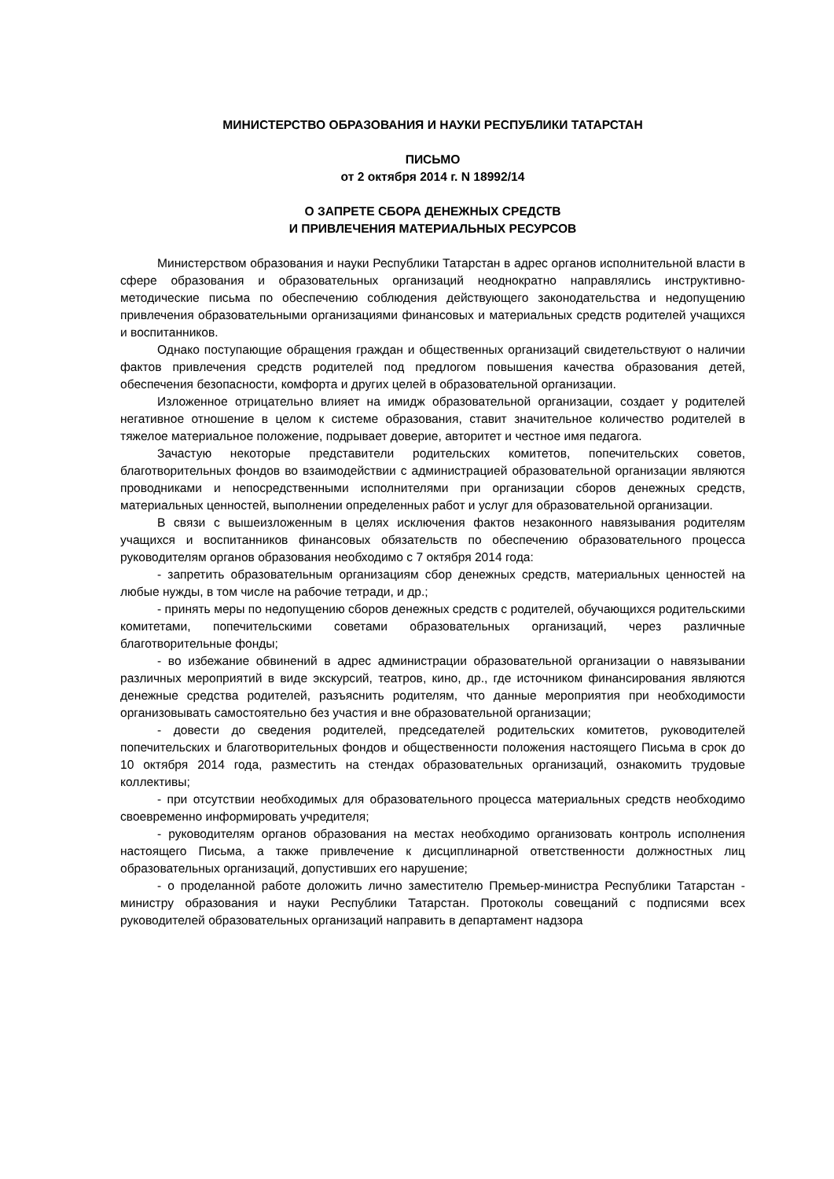МИНИСТЕРСТВО ОБРАЗОВАНИЯ И НАУКИ РЕСПУБЛИКИ ТАТАРСТАН
ПИСЬМО
от 2 октября 2014 г. N 18992/14
О ЗАПРЕТЕ СБОРА ДЕНЕЖНЫХ СРЕДСТВ
И ПРИВЛЕЧЕНИЯ МАТЕРИАЛЬНЫХ РЕСУРСОВ
Министерством образования и науки Республики Татарстан в адрес органов исполнительной власти в сфере образования и образовательных организаций неоднократно направлялись инструктивно-методические письма по обеспечению соблюдения действующего законодательства и недопущению привлечения образовательными организациями финансовых и материальных средств родителей учащихся и воспитанников.
Однако поступающие обращения граждан и общественных организаций свидетельствуют о наличии фактов привлечения средств родителей под предлогом повышения качества образования детей, обеспечения безопасности, комфорта и других целей в образовательной организации.
Изложенное отрицательно влияет на имидж образовательной организации, создает у родителей негативное отношение в целом к системе образования, ставит значительное количество родителей в тяжелое материальное положение, подрывает доверие, авторитет и честное имя педагога.
Зачастую некоторые представители родительских комитетов, попечительских советов, благотворительных фондов во взаимодействии с администрацией образовательной организации являются проводниками и непосредственными исполнителями при организации сборов денежных средств, материальных ценностей, выполнении определенных работ и услуг для образовательной организации.
В связи с вышеизложенным в целях исключения фактов незаконного навязывания родителям учащихся и воспитанников финансовых обязательств по обеспечению образовательного процесса руководителям органов образования необходимо с 7 октября 2014 года:
- запретить образовательным организациям сбор денежных средств, материальных ценностей на любые нужды, в том числе на рабочие тетради, и др.;
- принять меры по недопущению сборов денежных средств с родителей, обучающихся родительскими комитетами, попечительскими советами образовательных организаций, через различные благотворительные фонды;
- во избежание обвинений в адрес администрации образовательной организации о навязывании различных мероприятий в виде экскурсий, театров, кино, др., где источником финансирования являются денежные средства родителей, разъяснить родителям, что данные мероприятия при необходимости организовывать самостоятельно без участия и вне образовательной организации;
- довести до сведения родителей, председателей родительских комитетов, руководителей попечительских и благотворительных фондов и общественности положения настоящего Письма в срок до 10 октября 2014 года, разместить на стендах образовательных организаций, ознакомить трудовые коллективы;
- при отсутствии необходимых для образовательного процесса материальных средств необходимо своевременно информировать учредителя;
- руководителям органов образования на местах необходимо организовать контроль исполнения настоящего Письма, а также привлечение к дисциплинарной ответственности должностных лиц образовательных организаций, допустивших его нарушение;
- о проделанной работе доложить лично заместителю Премьер-министра Республики Татарстан - министру образования и науки Республики Татарстан. Протоколы совещаний с подписями всех руководителей образовательных организаций направить в департамент надзора